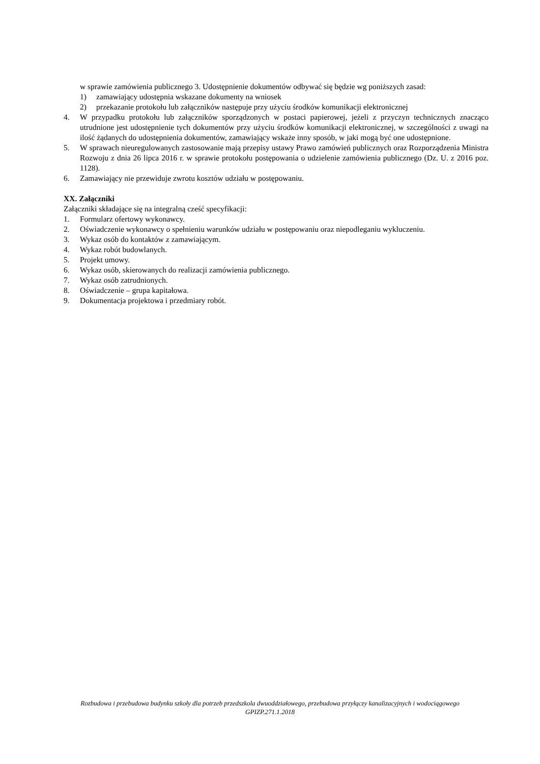w sprawie zamówienia publicznego 3. Udostępnienie dokumentów odbywać się będzie wg poniższych zasad:
1) zamawiający udostępnia wskazane dokumenty na wniosek
2) przekazanie protokołu lub załączników następuje przy użyciu środków komunikacji elektronicznej
4. W przypadku protokołu lub załączników sporządzonych w postaci papierowej, jeżeli z przyczyn technicznych znacząco utrudnione jest udostępnienie tych dokumentów przy użyciu środków komunikacji elektronicznej, w szczególności z uwagi na ilość żądanych do udostępnienia dokumentów, zamawiający wskaże inny sposób, w jaki mogą być one udostępnione.
5. W sprawach nieuregulowanych zastosowanie mają przepisy ustawy Prawo zamówień publicznych oraz Rozporządzenia Ministra Rozwoju z dnia 26 lipca 2016 r. w sprawie protokołu postępowania o udzielenie zamówienia publicznego (Dz. U. z 2016 poz. 1128).
6. Zamawiający nie przewiduje zwrotu kosztów udziału w postępowaniu.
XX. Załączniki
Załączniki składające się na integralną cześć specyfikacji:
1. Formularz ofertowy wykonawcy.
2. Oświadczenie wykonawcy o spełnieniu warunków udziału w postępowaniu oraz niepodleganiu wykluczeniu.
3. Wykaz osób do kontaktów z zamawiającym.
4. Wykaz robót budowlanych.
5. Projekt umowy.
6. Wykaz osób, skierowanych do realizacji zamówienia publicznego.
7. Wykaz osób zatrudnionych.
8. Oświadczenie – grupa kapitałowa.
9. Dokumentacja projektowa i przedmiary robót.
Rozbudowa i przebudowa budynku szkoły dla potrzeb przedszkola dwuoddziałowego, przebudowa przyłączy kanalizacyjnych i wodociągowego
GPIZP.271.1.2018